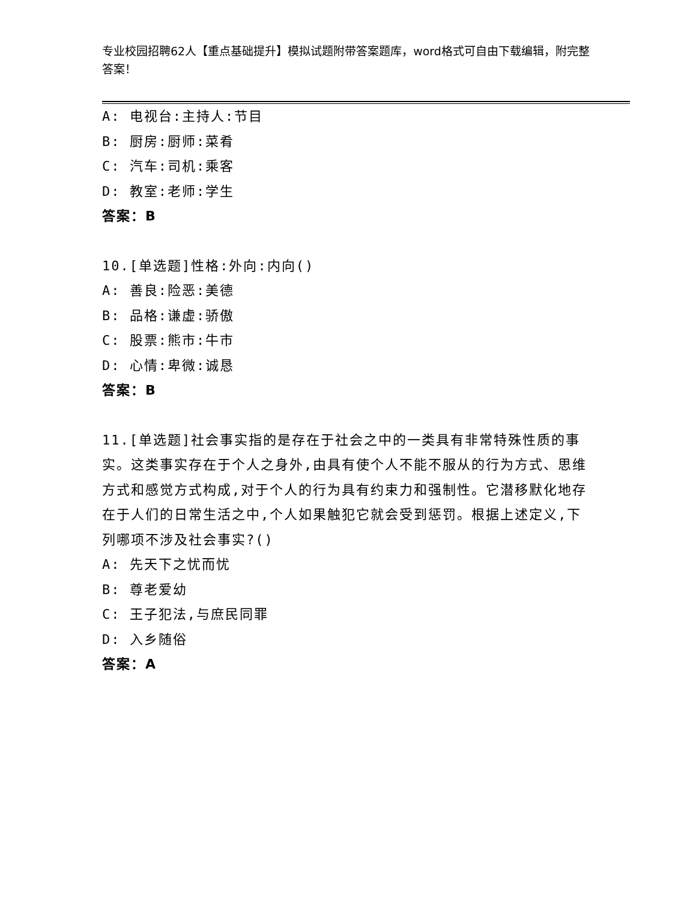专业校园招聘62人【重点基础提升】模拟试题附带答案题库，word格式可自由下载编辑，附完整答案！
A: 电视台:主持人:节目
B: 厨房:厨师:菜肴
C: 汽车:司机:乘客
D: 教室:老师:学生
答案：B
10.[单选题]性格:外向:内向()
A: 善良:险恶:美德
B: 品格:谦虚:骄傲
C: 股票:熊市:牛市
D: 心情:卑微:诚恳
答案：B
11.[单选题]社会事实指的是存在于社会之中的一类具有非常特殊性质的事实。这类事实存在于个人之身外,由具有使个人不能不服从的行为方式、思维方式和感觉方式构成,对于个人的行为具有约束力和强制性。它潜移默化地存在于人们的日常生活之中,个人如果触犯它就会受到惩罚。根据上述定义,下列哪项不涉及社会事实?()
A: 先天下之忧而忧
B: 尊老爱幼
C: 王子犯法,与庶民同罪
D: 入乡随俗
答案：A